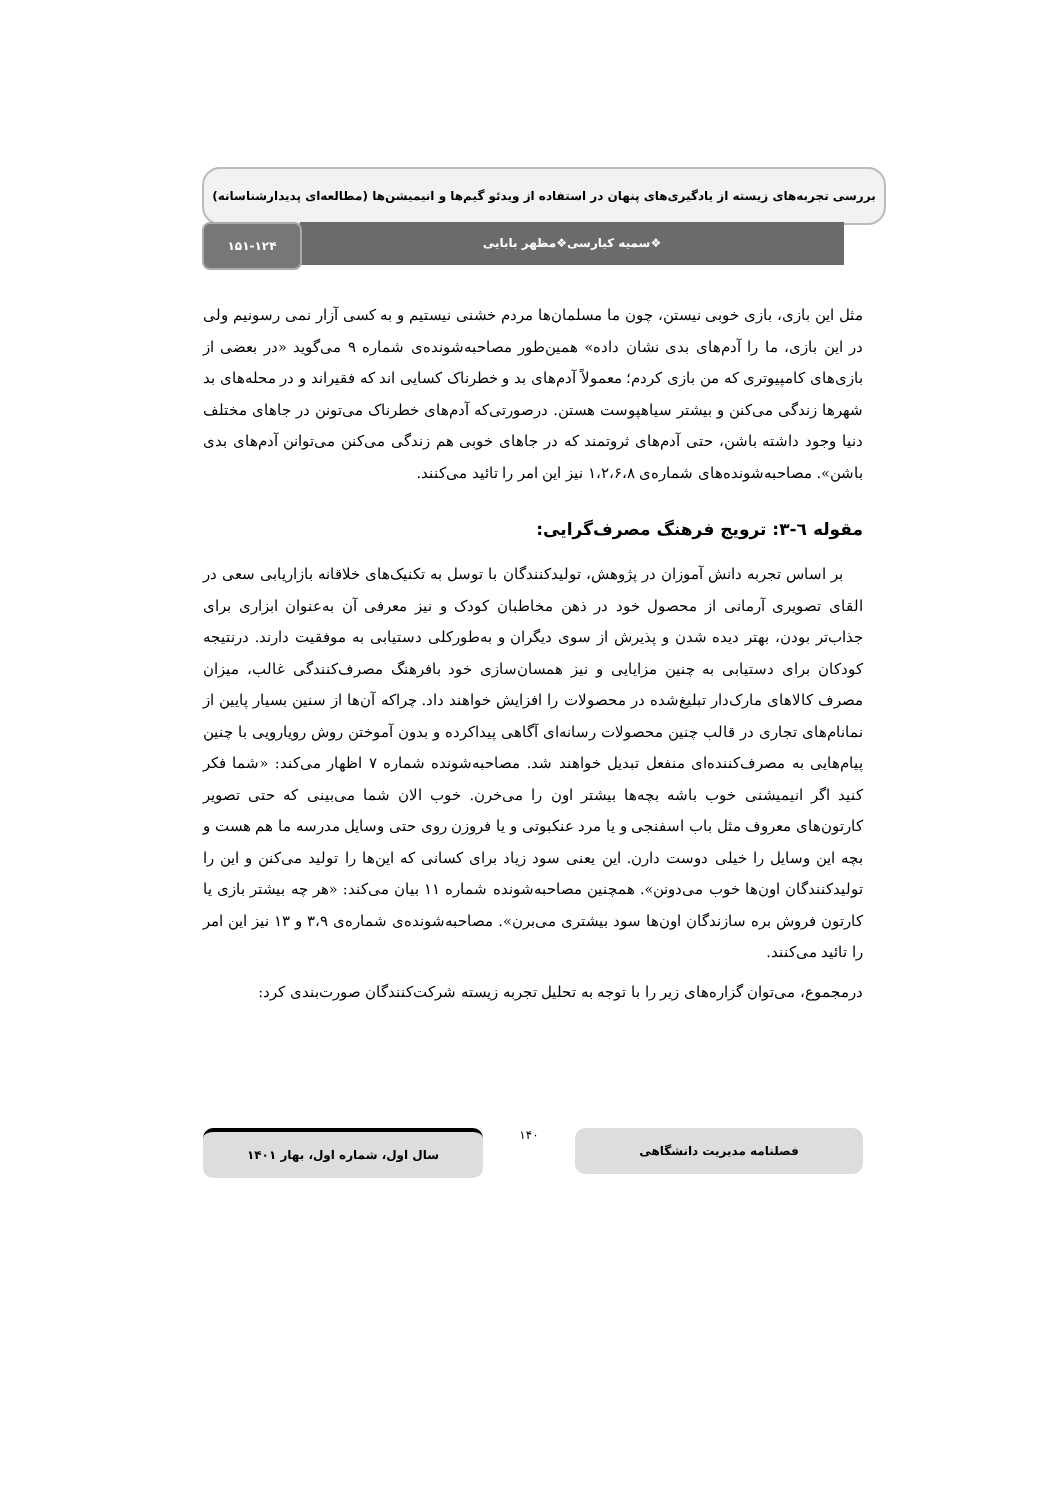بررسی تجربه‌های زیسته از یادگیری‌های پنهان در استفاده از ویدئو گیم‌ها و انیمیشن‌ها (مطالعه‌ای پدیدارشناسانه)
❖سمیه کیارسی❖مظهر بابایی
۱۵۱-۱۲۴
مثل این بازی، بازی خوبی نیستن، چون ما مسلمان‌ها مردم خشنی نیستیم و به کسی آزار نمی رسونیم ولی در این بازی، ما را آدم‌های بدی نشان داده» همین‌طور مصاحبه‌شونده‌ی شماره ۹ می‌گوید «در بعضی از بازی‌های کامپیوتری که من بازی کردم؛ معمولاً آدم‌های بد و خطرناک کسایی اند که فقیراند و در محله‌های بد شهرها زندگی می‌کنن و بیشتر سیاهپوست هستن. درصورتی‌که آدم‌های خطرناک می‌تونن در جاهای مختلف دنیا وجود داشته باشن، حتی آدم‌های ثروتمند که در جاهای خوبی هم زندگی می‌کنن می‌توانن آدم‌های بدی باشن». مصاحبه‌شونده‌های شماره‌ی ۱،۲،۶،۸ نیز این امر را تائید می‌کنند.
مقوله ٦-٣: ترویج فرهنگ مصرف‌گرایی:
بر اساس تجربه دانش آموزان در پژوهش، تولیدکنندگان با توسل به تکنیک‌های خلاقانه بازاریابی سعی در القای تصویری آرمانی از محصول خود در ذهن مخاطبان کودک و نیز معرفی آن به‌عنوان ابزاری برای جذاب‌تر بودن، بهتر دیده شدن و پذیرش از سوی دیگران و به‌طورکلی دستیابی به موفقیت دارند. درنتیجه کودکان برای دستیابی به چنین مزایایی و نیز همسان‌سازی خود بافرهنگ مصرف‌کنندگی غالب، میزان مصرف کالاهای مارک‌دار تبلیغ‌شده در محصولات را افزایش خواهند داد. چراکه آن‌ها از سنین بسیار پایین از نمانام‌های تجاری در قالب چنین محصولات رسانه‌ای آگاهی پیداکرده و بدون آموختن روش رویارویی با چنین پیام‌هایی به مصرف‌کننده‌ای منفعل تبدیل خواهند شد. مصاحبه‌شونده شماره ۷ اظهار می‌کند: «شما فکر کنید اگر انیمیشنی خوب باشه بچه‌ها بیشتر اون را می‌خرن. خوب الان شما می‌بینی که حتی تصویر کارتون‌های معروف مثل باب اسفنجی و یا مرد عنکبوتی و یا فروزن روی حتی وسایل مدرسه ما هم هست و بچه این وسایل را خیلی دوست دارن. این یعنی سود زیاد برای کسانی که این‌ها را تولید می‌کنن و این را تولیدکنندگان اون‌ها خوب می‌دونن». همچنین مصاحبه‌شونده شماره ۱۱ بیان می‌کند: «هر چه بیشتر بازی یا کارتون فروش بره سازندگان اون‌ها سود بیشتری می‌برن». مصاحبه‌شونده‌ی شماره‌ی ۳،۹ و ۱۳ نیز این امر را تائید می‌کنند.
درمجموع، می‌توان گزاره‌های زیر را با توجه به تحلیل تجربه زیسته شرکت‌کنندگان صورت‌بندی کرد:
فصلنامه مدیریت دانشگاهی
۱۴۰
سال اول، شماره اول، بهار ۱۴۰۱